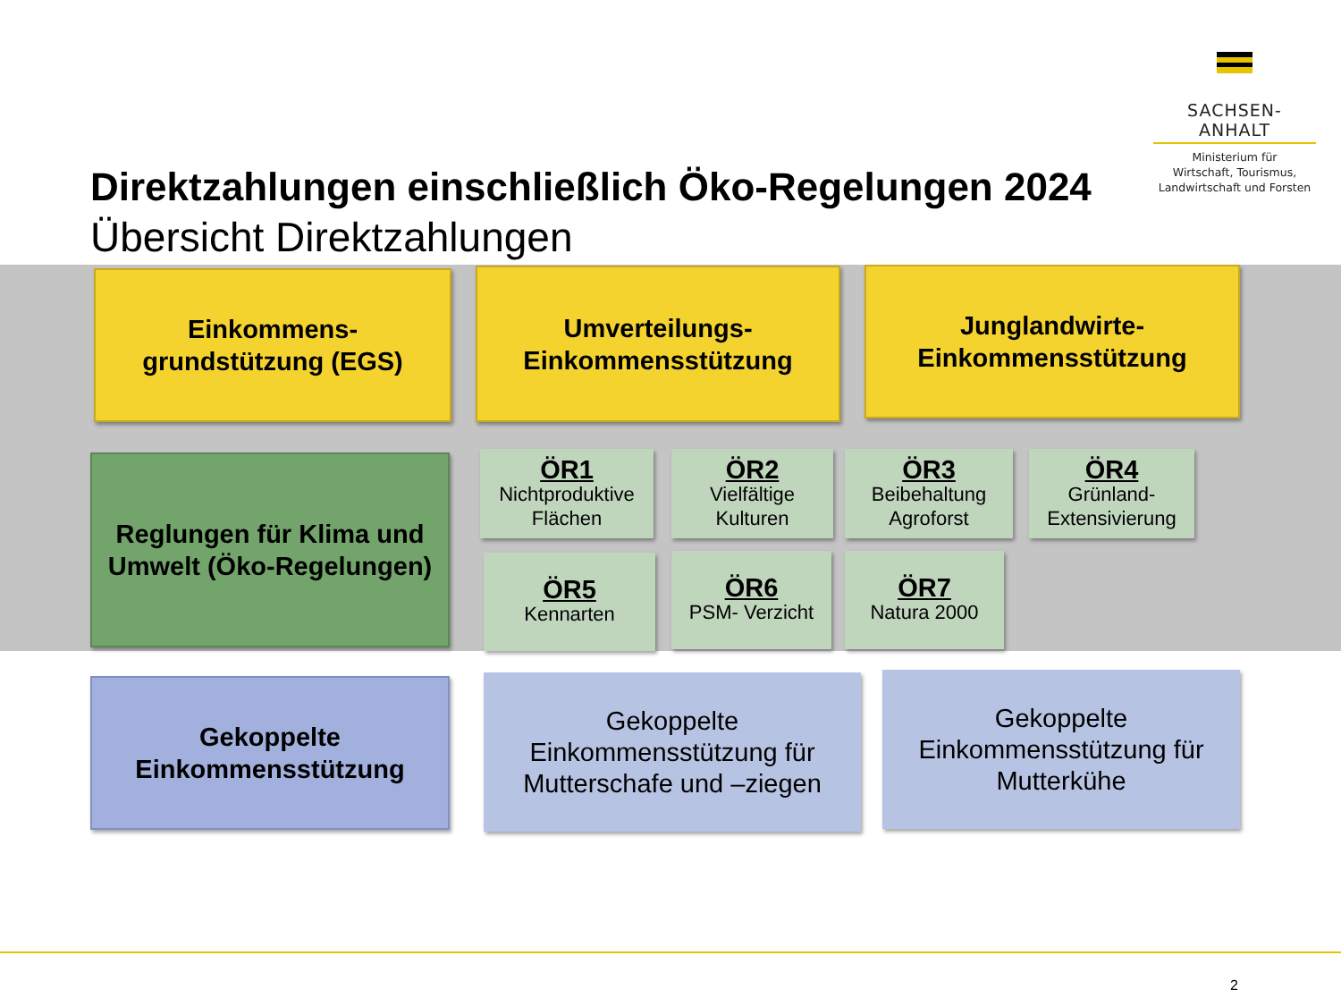SACHSEN-ANHALT
Ministerium für
Wirtschaft, Tourismus,
Landwirtschaft und Forsten
Direktzahlungen einschließlich Öko-Regelungen 2024
Übersicht Direktzahlungen
Einkommens-
grundstützung (EGS)
Umverteilungs-
Einkommensstützung
Junglandwirte-
Einkommensstützung
Reglungen für Klima und Umwelt (Öko-Regelungen)
ÖR1
Nichtproduktive Flächen
ÖR2
Vielfältige Kulturen
ÖR3
Beibehaltung Agroforst
ÖR4
Grünland-
Extensivierung
ÖR5
Kennarten
ÖR6
PSM- Verzicht
ÖR7
Natura 2000
Gekoppelte
Einkommensstützung
Gekoppelte
Einkommensstützung für
Mutterschafe und –ziegen
Gekoppelte
Einkommensstützung für
Mutterkühe
2